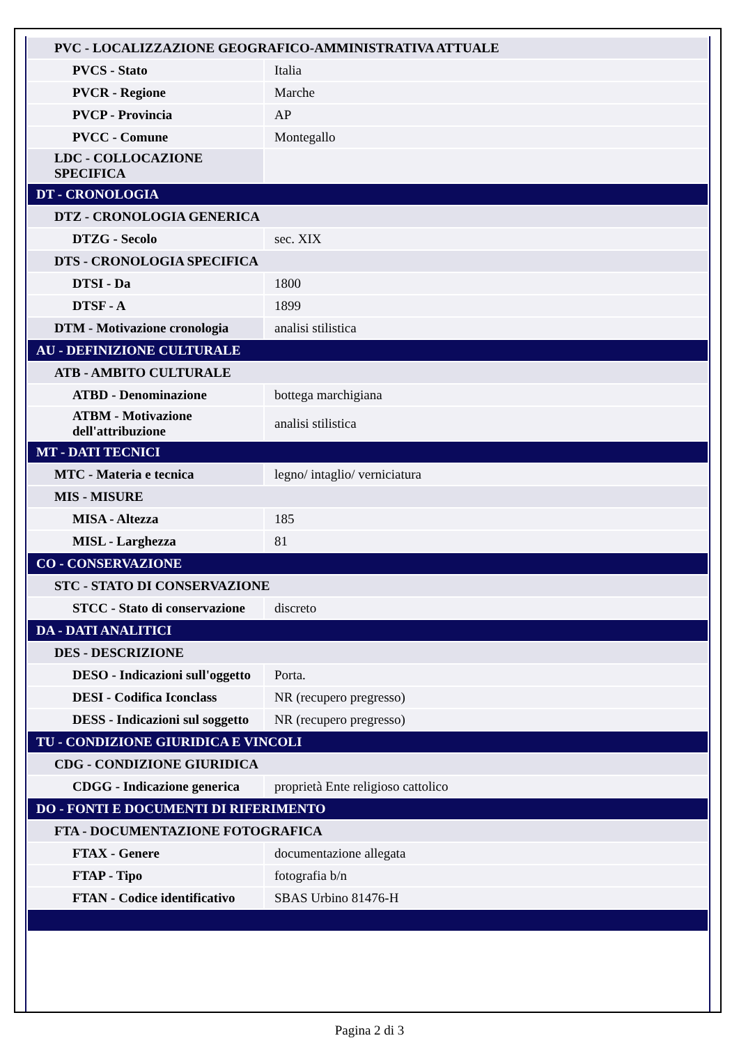| PVC - LOCALIZZAZIONE GEOGRAFICO-AMMINISTRATIVA ATTUALE | |
| PVCS - Stato | Italia |
| PVCR - Regione | Marche |
| PVCP - Provincia | AP |
| PVCC - Comune | Montegallo |
| LDC - COLLOCAZIONE SPECIFICA | |
| DT - CRONOLOGIA | |
| DTZ - CRONOLOGIA GENERICA | |
| DTZG - Secolo | sec. XIX |
| DTS - CRONOLOGIA SPECIFICA | |
| DTSI - Da | 1800 |
| DTSF - A | 1899 |
| DTM - Motivazione cronologia | analisi stilistica |
| AU - DEFINIZIONE CULTURALE | |
| ATB - AMBITO CULTURALE | |
| ATBD - Denominazione | bottega marchigiana |
| ATBM - Motivazione dell'attribuzione | analisi stilistica |
| MT - DATI TECNICI | |
| MTC - Materia e tecnica | legno/ intaglio/ verniciatura |
| MIS - MISURE | |
| MISA - Altezza | 185 |
| MISL - Larghezza | 81 |
| CO - CONSERVAZIONE | |
| STC - STATO DI CONSERVAZIONE | |
| STCC - Stato di conservazione | discreto |
| DA - DATI ANALITICI | |
| DES - DESCRIZIONE | |
| DESO - Indicazioni sull'oggetto | Porta. |
| DESI - Codifica Iconclass | NR (recupero pregresso) |
| DESS - Indicazioni sul soggetto | NR (recupero pregresso) |
| TU - CONDIZIONE GIURIDICA E VINCOLI | |
| CDG - CONDIZIONE GIURIDICA | |
| CDGG - Indicazione generica | proprietà Ente religioso cattolico |
| DO - FONTI E DOCUMENTI DI RIFERIMENTO | |
| FTA - DOCUMENTAZIONE FOTOGRAFICA | |
| FTAX - Genere | documentazione allegata |
| FTAP - Tipo | fotografia b/n |
| FTAN - Codice identificativo | SBAS Urbino 81476-H |
Pagina 2 di 3